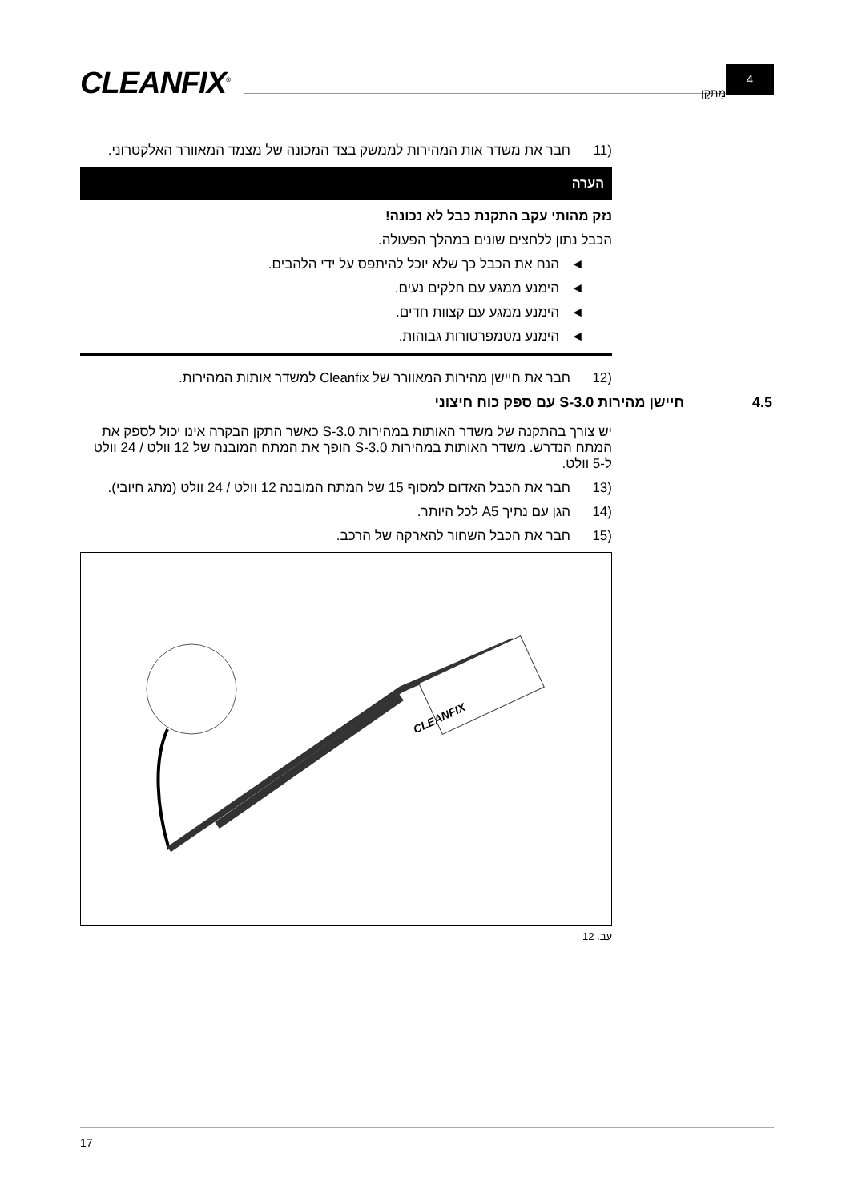CLEANFIX<sup>®</sup> מִתקָן
4
(11 חבר את משדר אות המהירות לממשק בצד המכונה של מצמד המאוורר האלקטרוני.
הערה
נזק מהותי עקב התקנת כבל לא נכונה!
הכבל נתון ללחצים שונים במהלך הפעולה.
◄ הנח את הכבל כך שלא יוכל להיתפס על ידי הלהבים.
◄ הימנע ממגע עם חלקים נעים.
◄ הימנע ממגע עם קצוות חדים.
◄ הימנע מטמפרטורות גבוהות.
(12 חבר את חיישן מהירות המאוורר של Cleanfix למשדר אותות המהירות.
4.5 חיישן מהירות S-3.0 עם ספק כוח חיצוני
יש צורך בהתקנה של משדר האותות במהירות S-3.0 כאשר התקן הבקרה אינו יכול לספק את המתח הנדרש. משדר האותות במהירות S-3.0 הופך את המתח המובנה של 12 וולט / 24 וולט ל-5 וולט.
(13 חבר את הכבל האדום למסוף 15 של המתח המובנה 12 וולט / 24 וולט (מתג חיובי).
(14 הגן עם נתיך A5 לכל היותר.
(15 חבר את הכבל השחור להארקה של הרכב.
CLEANFIX
עב. 12
17